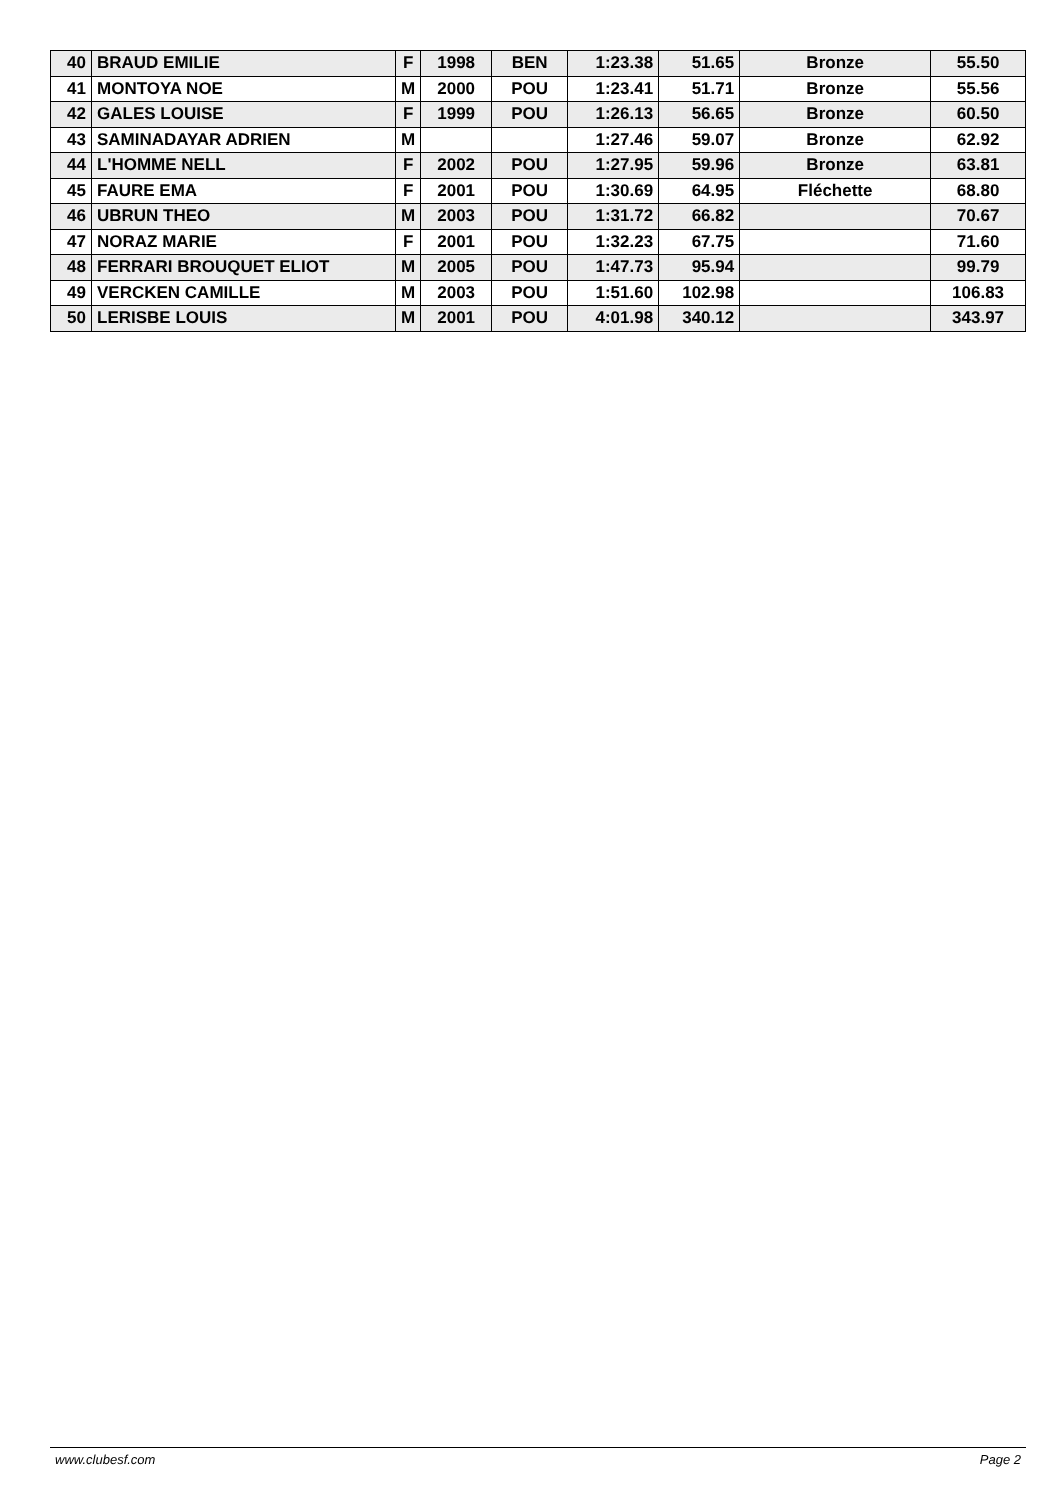| 40 | BRAUD EMILIE | F | 1998 | BEN | 1:23.38 | 51.65 | Bronze | 55.50 |
| 41 | MONTOYA NOE | M | 2000 | POU | 1:23.41 | 51.71 | Bronze | 55.56 |
| 42 | GALES LOUISE | F | 1999 | POU | 1:26.13 | 56.65 | Bronze | 60.50 |
| 43 | SAMINADAYAR ADRIEN | M | | | 1:27.46 | 59.07 | Bronze | 62.92 |
| 44 | L'HOMME NELL | F | 2002 | POU | 1:27.95 | 59.96 | Bronze | 63.81 |
| 45 | FAURE EMA | F | 2001 | POU | 1:30.69 | 64.95 | Fléchette | 68.80 |
| 46 | UBRUN THEO | M | 2003 | POU | 1:31.72 | 66.82 | | 70.67 |
| 47 | NORAZ MARIE | F | 2001 | POU | 1:32.23 | 67.75 | | 71.60 |
| 48 | FERRARI BROUQUET ELIOT | M | 2005 | POU | 1:47.73 | 95.94 | | 99.79 |
| 49 | VERCKEN CAMILLE | M | 2003 | POU | 1:51.60 | 102.98 | | 106.83 |
| 50 | LERISBE LOUIS | M | 2001 | POU | 4:01.98 | 340.12 | | 343.97 |
www.clubesf.com Page 2